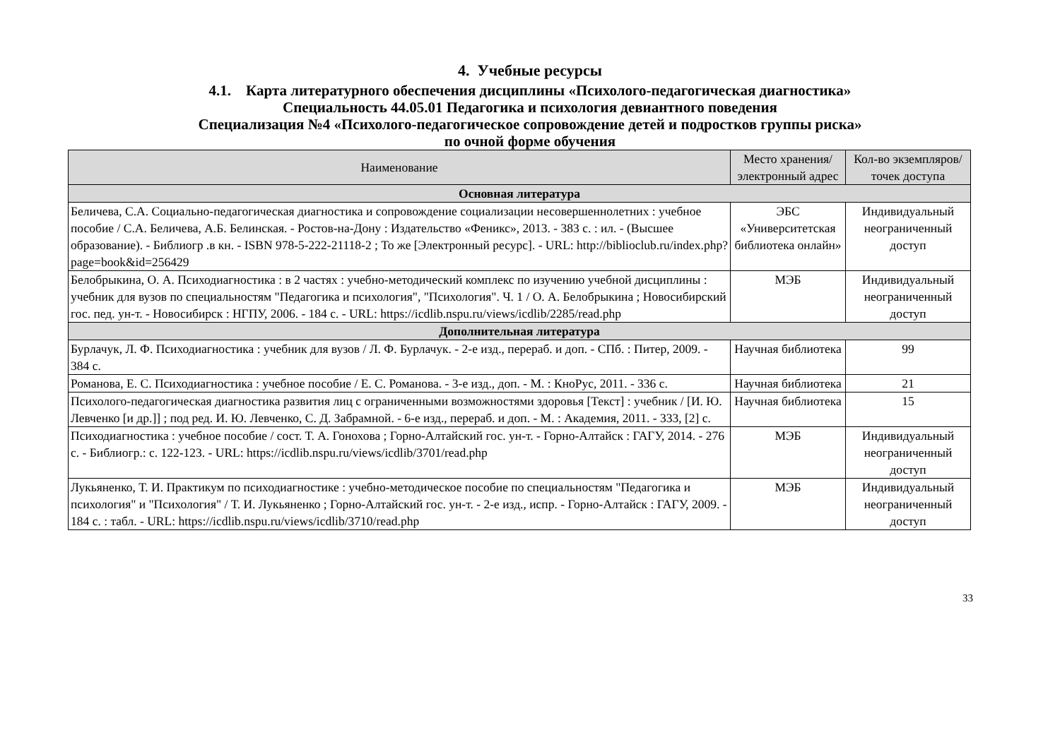4. Учебные ресурсы
4.1. Карта литературного обеспечения дисциплины «Психолого-педагогическая диагностика»
Специальность 44.05.01 Педагогика и психология девиантного поведения
Специализация №4 «Психолого-педагогическое сопровождение детей и подростков группы риска»
по очной форме обучения
| Наименование | Место хранения/электронный адрес | Кол-во экземпляров/ точек доступа |
| --- | --- | --- |
| Основная литература | | |
| Беличева, С.А. Социально-педагогическая диагностика и сопровождение социализации несовершеннолетних : учебное пособие / С.А. Беличева, А.Б. Белинская. - Ростов-на-Дону : Издательство «Феникс», 2013. - 383 с. : ил. - (Высшее образование). - Библиогр .в кн. - ISBN 978-5-222-21118-2 ; То же [Электронный ресурс]. - URL: http://biblioclub.ru/index.php?page=book&id=256429 | ЭБС «Университетская библиотека онлайн» | Индивидуальный неограниченный доступ |
| Белобрыкина, О. А. Психодиагностика : в 2 частях : учебно-методический комплекс по изучению учебной дисциплины : учебник для вузов по специальностям "Педагогика и психология", "Психология". Ч. 1 / О. А. Белобрыкина ; Новосибирский гос. пед. ун-т. - Новосибирск : НГПУ, 2006. - 184 с. - URL: https://icdlib.nspu.ru/views/icdlib/2285/read.php | МЭБ | Индивидуальный неограниченный доступ |
| Дополнительная литература | | |
| Бурлачук, Л. Ф. Психодиагностика : учебник для вузов / Л. Ф. Бурлачук. - 2-е изд., перераб. и доп. - СПб. : Питер, 2009. - 384 с. | Научная библиотека | 99 |
| Романова, Е. С. Психодиагностика : учебное пособие / Е. С. Романова. - 3-е изд., доп. - М. : КноРус, 2011. - 336 с. | Научная библиотека | 21 |
| Психолого-педагогическая диагностика развития лиц с ограниченными возможностями здоровья [Текст] : учебник / [И. Ю. Левченко [и др.]] ; под ред. И. Ю. Левченко, С. Д. Забрамной. - 6-е изд., перераб. и доп. - М. : Академия, 2011. - 333, [2] с. | Научная библиотека | 15 |
| Психодиагностика : учебное пособие / сост. Т. А. Гонохова ; Горно-Алтайский гос. ун-т. - Горно-Алтайск : ГАГУ, 2014. - 276 с. - Библиогр.: с. 122-123. - URL: https://icdlib.nspu.ru/views/icdlib/3701/read.php | МЭБ | Индивидуальный неограниченный доступ |
| Лукьяненко, Т. И. Практикум по психодиагностике : учебно-методическое пособие по специальностям "Педагогика и психология" и "Психология" / Т. И. Лукьяненко ; Горно-Алтайский гос. ун-т. - 2-е изд., испр. - Горно-Алтайск : ГАГУ, 2009. - 184 с. : табл. - URL: https://icdlib.nspu.ru/views/icdlib/3710/read.php | МЭБ | Индивидуальный неограниченный доступ |
33